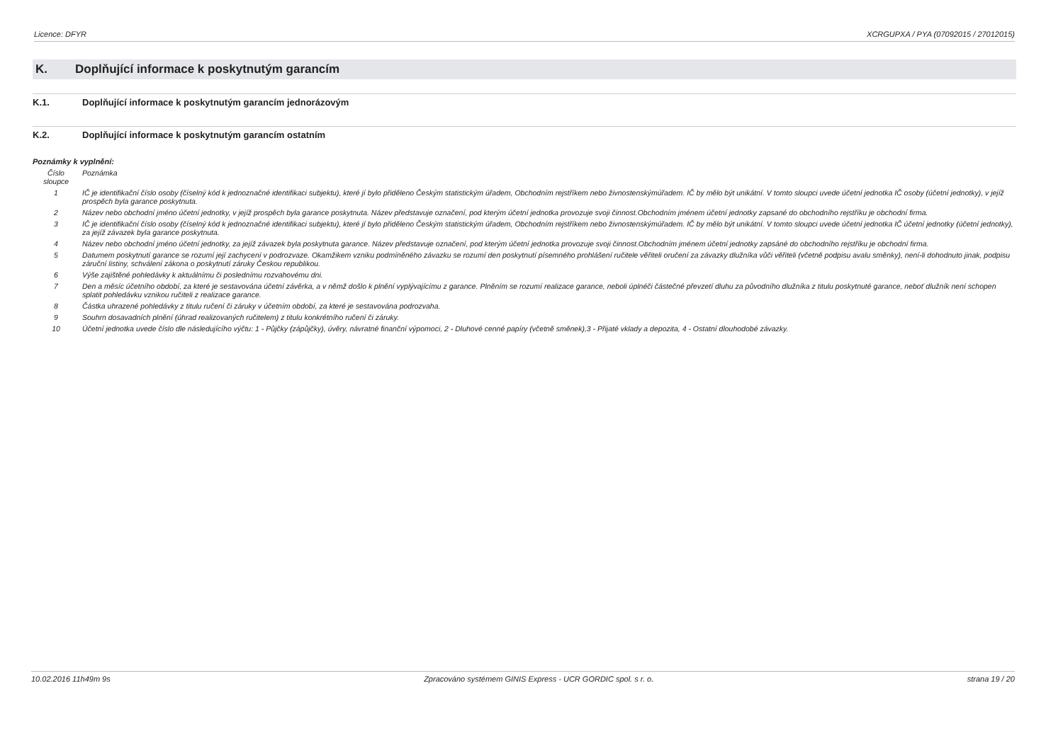Licence: DFYR XCRGUPXA / PYA (07092015 / 27012015)
K. Doplňující informace k poskytnutým garancím
K.1. Doplňující informace k poskytnutým garancím jednorázovým
K.2. Doplňující informace k poskytnutým garancím ostatním
Poznámky k vyplnění:
| Číslo sloupce | Poznámka |
| --- | --- |
| 1 | IČ je identifikační číslo osoby (číselný kód k jednoznačné identifikaci subjektu), které jí bylo přiděleno Českým statistickým úřadem, Obchodním rejstříkem nebo živnostenskýmúřadem. IČ by mělo být unikátní. V tomto sloupci uvede účetní jednotka IČ osoby (účetní jednotky), v jejíž prospěch byla garance poskytnuta. |
| 2 | Název nebo obchodní jméno účetní jednotky, v jejíž prospěch byla garance poskytnuta. Název představuje označení, pod kterým účetní jednotka provozuje svoji činnost.Obchodním jménem účetní jednotky zapsané do obchodního rejstříku je obchodní firma. |
| 3 | IČ je identifikační číslo osoby (číselný kód k jednoznačné identifikaci subjektu), které jí bylo přiděleno Českým statistickým úřadem, Obchodním rejstříkem nebo živnostenskýmúřadem. IČ by mělo být unikátní. V tomto sloupci uvede účetní jednotka IČ účetní jednotky (účetní jednotky), za jejíž závazek byla garance poskytnuta. |
| 4 | Název nebo obchodní jméno účetní jednotky, za jejíž závazek byla poskytnuta garance. Název představuje označení, pod kterým účetní jednotka provozuje svoji činnost.Obchodním jménem účetní jednotky zapsáné do obchodního rejstříku je obchodní firma. |
| 5 | Datumem poskytnutí garance se rozumí její zachycení v podrozvaze. Okamžikem vzniku podmíněného závazku se rozumí den poskytnutí písemného prohlášení ručitele věřiteli oručení za závazky dlužníka vůči věřiteli (včetně podpisu avalu směnky), není-li dohodnuto jinak, podpisu záruční listiny, schválení zákona o poskytnutí záruky Českou republikou. |
| 6 | Výše zajištěné pohledávky k aktuálnímu či poslednímu rozvahovému dni. |
| 7 | Den a měsíc účetního období, za které je sestavována účetní závěrka, a v němž došlo k plnění vyplývajícímu z garance. Plněním se rozumí realizace garance, neboli úplnéči částečné převzetí dluhu za původního dlužníka z titulu poskytnuté garance, neboť dlužník není schopen splatit pohledávku vznikou ručiteli z realizace garance. |
| 8 | Částka uhrazené pohledávky z titulu ručení či záruky v účetním období, za které je sestavována podrozvaha. |
| 9 | Souhrn dosavadních plnění (úhrad realizovaných ručitelem) z titulu konkrétního ručení či záruky. |
| 10 | Účetní jednotka uvede číslo dle následujícího výčtu: 1 - Půjčky (zápůjčky), úvěry, návratné finanční výpomoci, 2 - Dluhové cenné papíry (včetně směnek),3 - Přijaté vklady a depozita, 4 - Ostatní dlouhodobé závazky. |
10.02.2016 11h49m 9s Zpracováno systémem GINIS Express - UCR GORDIC spol. s r. o. strana 19 / 20